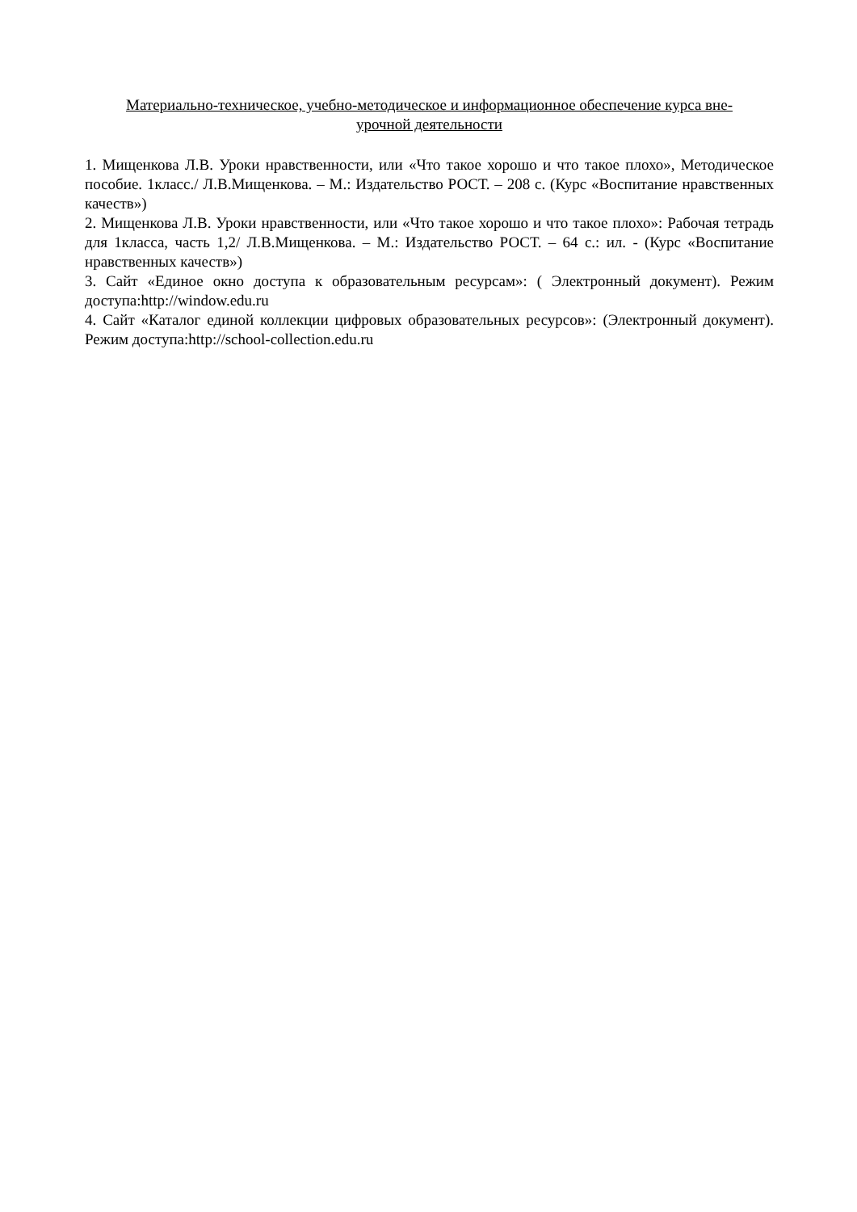Материально-техническое, учебно-методическое и информационное обеспечение курса вне-
урочной деятельности
1. Мищенкова Л.В. Уроки нравственности, или «Что такое хорошо и что такое плохо», Методическое пособие. 1класс./ Л.В.Мищенкова. – М.: Издательство РОСТ. – 208 с. (Курс «Воспитание нравственных качеств»)
2. Мищенкова Л.В. Уроки нравственности, или «Что такое хорошо и что такое плохо»: Рабочая тетрадь для 1класса, часть 1,2/ Л.В.Мищенкова. – М.: Издательство РОСТ. – 64 с.: ил. - (Курс «Воспитание нравственных качеств»)
3. Сайт «Единое окно доступа к образовательным ресурсам»: ( Электронный документ). Режим доступа:http://window.edu.ru
4. Сайт «Каталог единой коллекции цифровых образовательных ресурсов»: (Электронный документ). Режим доступа:http://school-collection.edu.ru